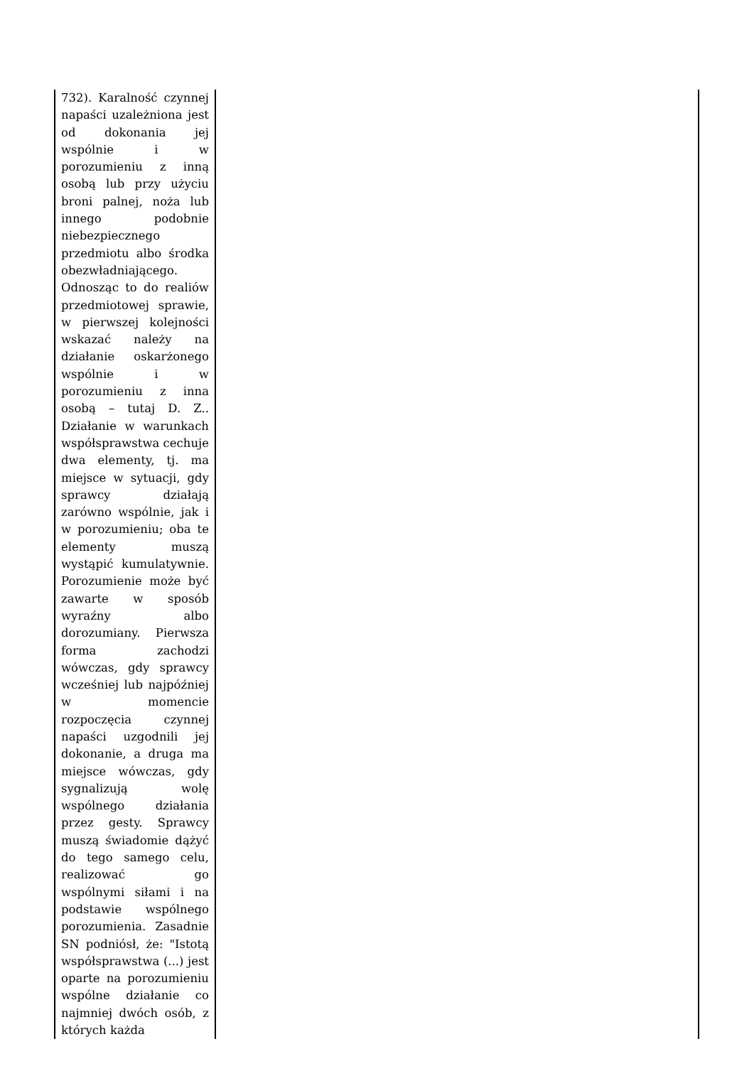| 732). Karalność czynnej napaści uzależniona jest od dokonania jej wspólnie i w porozumieniu z inną osobą lub przy użyciu broni palnej, noża lub innego podobnie niebezpiecznego przedmiotu albo środka obezwładniającego. Odnosząc to do realiów przedmiotowej sprawie, w pierwszej kolejności wskazać należy na działanie oskarżonego wspólnie i w porozumieniu z inna osobą – tutaj D. Z.. Działanie w warunkach współsprawstwa cechuje dwa elementy, tj. ma miejsce w sytuacji, gdy sprawcy działają zarówno wspólnie, jak i w porozumieniu; oba te elementy muszą wystąpić kumulatywnie. Porozumienie może być zawarte w sposób wyraźny albo dorozumiany. Pierwsza forma zachodzi wówczas, gdy sprawcy wcześniej lub najpóźniej w momencie rozpoczęcia czynnej napaści uzgodnili jej dokonanie, a druga ma miejsce wówczas, gdy sygnalizują wolę wspólnego działania przez gesty. Sprawcy muszą świadomie dążyć do tego samego celu, realizować go wspólnymi siłami i na podstawie wspólnego porozumienia. Zasadnie SN podniósł, że: "Istotą współsprawstwa (...) jest oparte na porozumieniu wspólne działanie co najmniej dwóch osób, z których każda | |